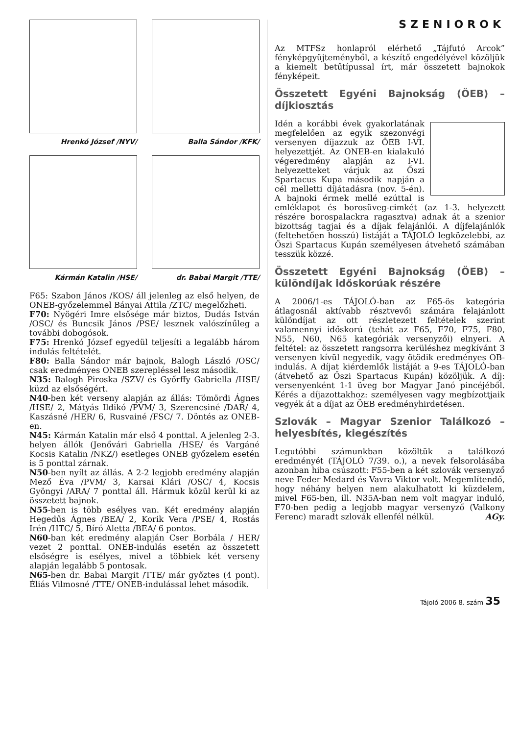Hrenkó József /NYV/ Balla Sándor /KFK/
Kármán Katalin /HSE/ dr. Babai Margit /TTE/
F65: Szabon János /KOS/ áll jelenleg az első helyen, de ONEB-győzelemmel Bányai Attila /ZTC/ megelőzheti.
F70: Nyögéri Imre elsősége már biztos, Dudás István /OSC/ és Buncsik János /PSE/ lesznek valószínűleg a további dobogósok.
F75: Hrenkó József egyedül teljesíti a legalább három indulás feltételét.
F80: Balla Sándor már bajnok, Balogh László /OSC/ csak eredményes ONEB szerepléssel lesz második.
N35: Balogh Piroska /SZV/ és Győrffy Gabriella /HSE/ küzd az elsőségért.
N40-ben két verseny alapján az állás: Tömördi Ágnes /HSE/ 2, Mátyás Ildikó /PVM/ 3, Szerencsiné /DAR/ 4, Kaszásné /HER/ 6, Rusvainé /FSC/ 7. Döntés az ONEB-en.
N45: Kármán Katalin már első 4 ponttal. A jelenleg 2-3. helyen állók (Jenővári Gabriella /HSE/ és Vargáné Kocsis Katalin /NKZ/) esetleges ONEB győzelem esetén is 5 ponttal zárnak.
N50-ben nyílt az állás. A 2-2 legjobb eredmény alapján Mező Éva /PVM/ 3, Karsai Klári /OSC/ 4, Kocsis Gyöngyi /ARA/ 7 ponttal áll. Hármuk közül kerül ki az összetett bajnok.
N55-ben is több esélyes van. Két eredmény alapján Hegedűs Ágnes /BEA/ 2, Korik Vera /PSE/ 4, Rostás Irén /HTC/ 5, Bíró Aletta /BEA/ 6 pontos.
N60-ban két eredmény alapján Cser Borbála / HER/ vezet 2 ponttal. ONEB-indulás esetén az összetett elsőségre is esélyes, mivel a többiek két verseny alapján legalább 5 pontosak.
N65-ben dr. Babai Margit /TTE/ már győztes (4 pont). Éliás Vilmosné /TTE/ ONEB-indulással lehet második.
SZENIOROK
Az MTFSz honlapról elérhető „Tájfutó Arcok” fényképgyüjteményből, a készítő engedélyével közöljük a kiemelt betűtípussal írt, már összetett bajnokok fényképeit.
Összetett Egyéni Bajnokság (ÖEB) – díjkiosztás
Idén a korábbi évek gyakorlatának megfelelően az egyik szezonvégi versenyen díjazzuk az ÖEB I-VI. helyezettjét. Az ONEB-en kialakuló végeredmény alapján az I-VI. helyezetteket várjuk az Őszi Spartacus Kupa második napján a cél melletti díjátadásra (nov. 5-én). A bajnoki érmek mellé ezúttal is emléklapot és borosüveg-cimkét (az 1-3. helyezett részére borospalackra ragasztva) adnak át a szenior bizottság tagjai és a díjak felajánlói. A díjfelajánlók (feltehetően hosszú) listáját a TÁJOLÓ legközelebbi, az Őszi Spartacus Kupán személyesen átvehető számában tesszük közzé.
Összetett Egyéni Bajnokság (ÖEB) – különdíjak időskorúak részére
A 2006/1-es TÁJOLÓ-ban az F65-ös kategória átlagosnál aktívabb résztvevői számára felajánlott különdíjat az ott részletezett feltételek szerint valamennyi időskorú (tehát az F65, F70, F75, F80, N55, N60, N65 kategóriák versenyzői) elnyeri. A feltétel: az összetett rangsorra kerüléshez megkívánt 3 versenyen kívül negyedik, vagy ötödik eredményes OB-indulás. A díjat kiérdemlők listáját a 9-es TÁJOLÓ-ban (átvehető az Őszi Spartacus Kupán) közöljük. A díj: versenyenként 1-1 üveg bor Magyar Janó pincéjéből. Kérés a díjazottakhoz: személyesen vagy megbízottjaik vegyék át a díjat az ÖEB eredményhirdetésen.
Szlovák – Magyar Szenior Találkozó – helyesbítés, kiegészítés
Legutóbbi számunkban közöltük a találkozó eredményét (TÁJOLÓ 7/39. o.), a nevek felsorolásába azonban hiba csúszott: F55-ben a két szlovák versenyző neve Feder Medard és Vavra Viktor volt. Megemlítendő, hogy néhány helyen nem alakulhatott ki küzdelem, mivel F65-ben, ill. N35A-ban nem volt magyar induló, F70-ben pedig a legjobb magyar versenyző (Valkony Ferenc) maradt szlovák ellenfél nélkül. AGy.
Tájoló 2006 8. szám 35